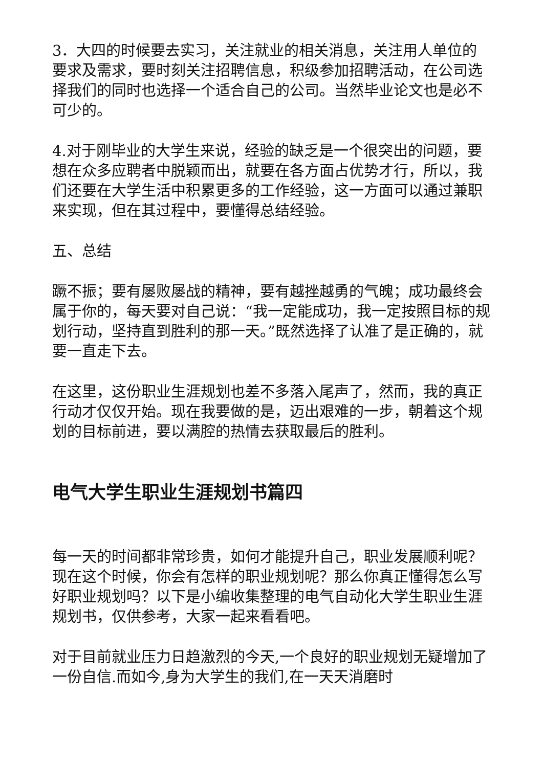3．大四的时候要去实习，关注就业的相关消息，关注用人单位的要求及需求，要时刻关注招聘信息，积级参加招聘活动，在公司选择我们的同时也选择一个适合自己的公司。当然毕业论文也是必不可少的。
4.对于刚毕业的大学生来说，经验的缺乏是一个很突出的问题，要想在众多应聘者中脱颖而出，就要在各方面占优势才行，所以，我们还要在大学生活中积累更多的工作经验，这一方面可以通过兼职来实现，但在其过程中，要懂得总结经验。
五、总结
蹶不振；要有屡败屡战的精神，要有越挫越勇的气魄；成功最终会属于你的，每天要对自己说：“我一定能成功，我一定按照目标的规划行动，坚持直到胜利的那一天。”既然选择了认准了是正确的，就要一直走下去。
在这里，这份职业生涯规划也差不多落入尾声了，然而，我的真正行动才仅仅开始。现在我要做的是，迈出艰难的一步，朝着这个规划的目标前进，要以满腔的热情去获取最后的胜利。
电气大学生职业生涯规划书篇四
每一天的时间都非常珍贵，如何才能提升自己，职业发展顺利呢？现在这个时候，你会有怎样的职业规划呢？那么你真正懂得怎么写好职业规划吗？以下是小编收集整理的电气自动化大学生职业生涯规划书，仅供参考，大家一起来看看吧。
对于目前就业压力日趋激烈的今天,一个良好的职业规划无疑增加了一份自信.而如今,身为大学生的我们,在一天天消磨时